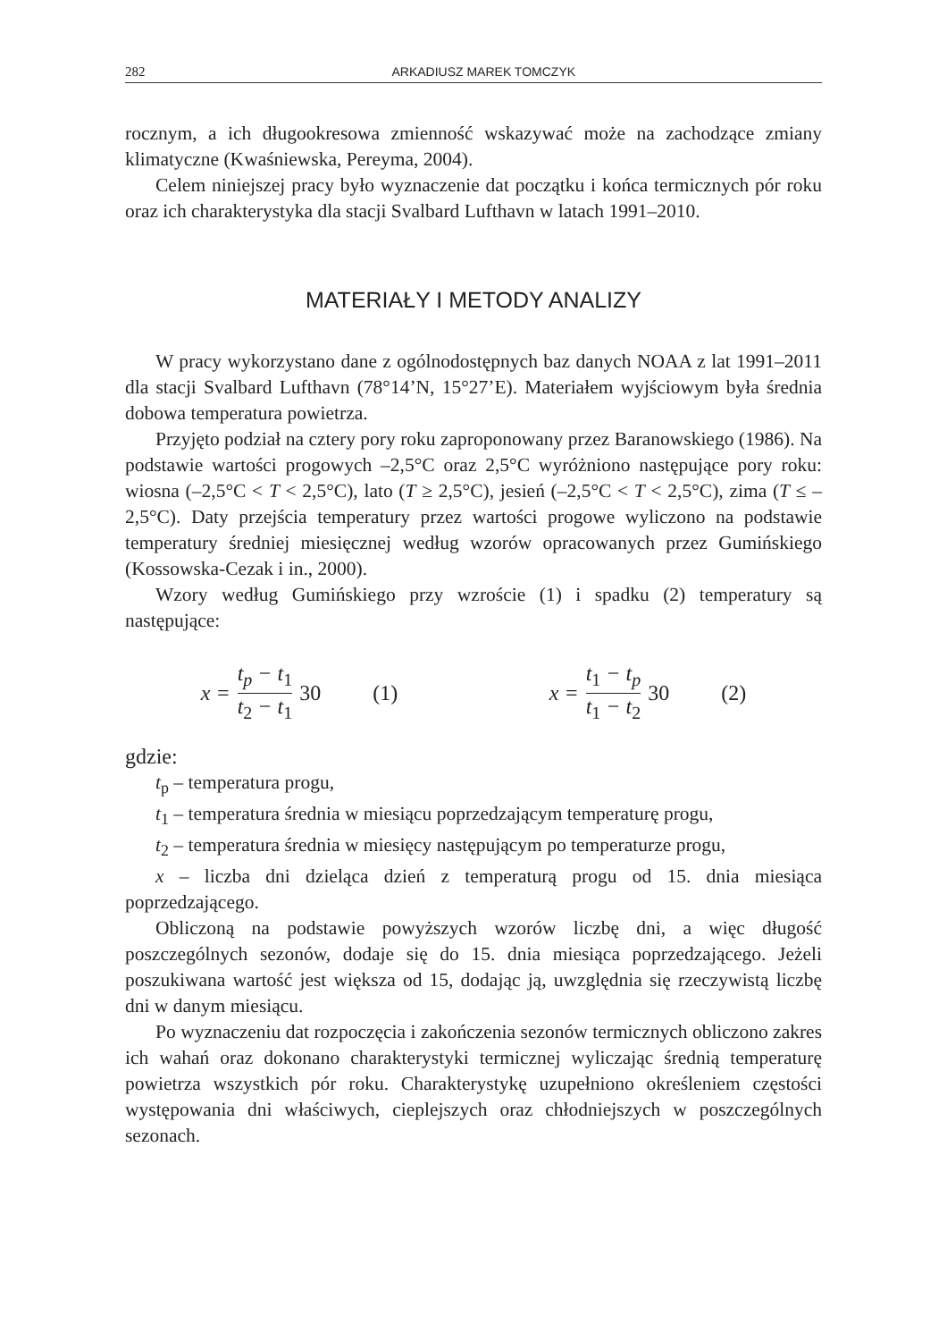282 ARKADIUSZ MAREK TOMCZYK
rocznym, a ich długookresowa zmienność wskazywać może na zachodzące zmiany klimatyczne (Kwaśniewska, Pereyma, 2004).
Celem niniejszej pracy było wyznaczenie dat początku i końca termicznych pór roku oraz ich charakterystyka dla stacji Svalbard Lufthavn w latach 1991–2010.
MATERIAŁY I METODY ANALIZY
W pracy wykorzystano dane z ogólnodostępnych baz danych NOAA z lat 1991–2011 dla stacji Svalbard Lufthavn (78°14’N, 15°27’E). Materiałem wyjściowym była średnia dobowa temperatura powietrza.
Przyjęto podział na cztery pory roku zaproponowany przez Baranowskiego (1986). Na podstawie wartości progowych –2,5°C oraz 2,5°C wyróżniono następujące pory roku: wiosna (–2,5°C < T < 2,5°C), lato (T ≥ 2,5°C), jesień (–2,5°C < T < 2,5°C), zima (T ≤ –2,5°C). Daty przejścia temperatury przez wartości progowe wyliczono na podstawie temperatury średniej miesięcznej według wzorów opracowanych przez Gumińskiego (Kossowska-Cezak i in., 2000).
Wzory według Gumińskiego przy wzroście (1) i spadku (2) temperatury są następujące:
x = t<sub>p</sub> − t<sub>1</sub> t<sub>2</sub> − t<sub>1</sub> 30 (1) x = t<sub>1</sub> − t<sub>p</sub> t<sub>1</sub> − t<sub>2</sub> 30 (2)
gdzie:
t<sub>p</sub> – temperatura progu,
t<sub>1</sub> – temperatura średnia w miesiącu poprzedzającym temperaturę progu,
t<sub>2</sub> – temperatura średnia w miesięcy następującym po temperaturze progu,
x – liczba dni dzieląca dzień z temperaturą progu od 15. dnia miesiąca poprzedzającego.
Obliczoną na podstawie powyższych wzorów liczbę dni, a więc długość poszczególnych sezonów, dodaje się do 15. dnia miesiąca poprzedzającego. Jeżeli poszukiwana wartość jest większa od 15, dodając ją, uwzględnia się rzeczywistą liczbę dni w danym miesiącu.
Po wyznaczeniu dat rozpoczęcia i zakończenia sezonów termicznych obliczono zakres ich wahań oraz dokonano charakterystyki termicznej wyliczając średnią temperaturę powietrza wszystkich pór roku. Charakterystykę uzupełniono określeniem częstości występowania dni właściwych, cieplejszych oraz chłodniejszych w poszczególnych sezonach.